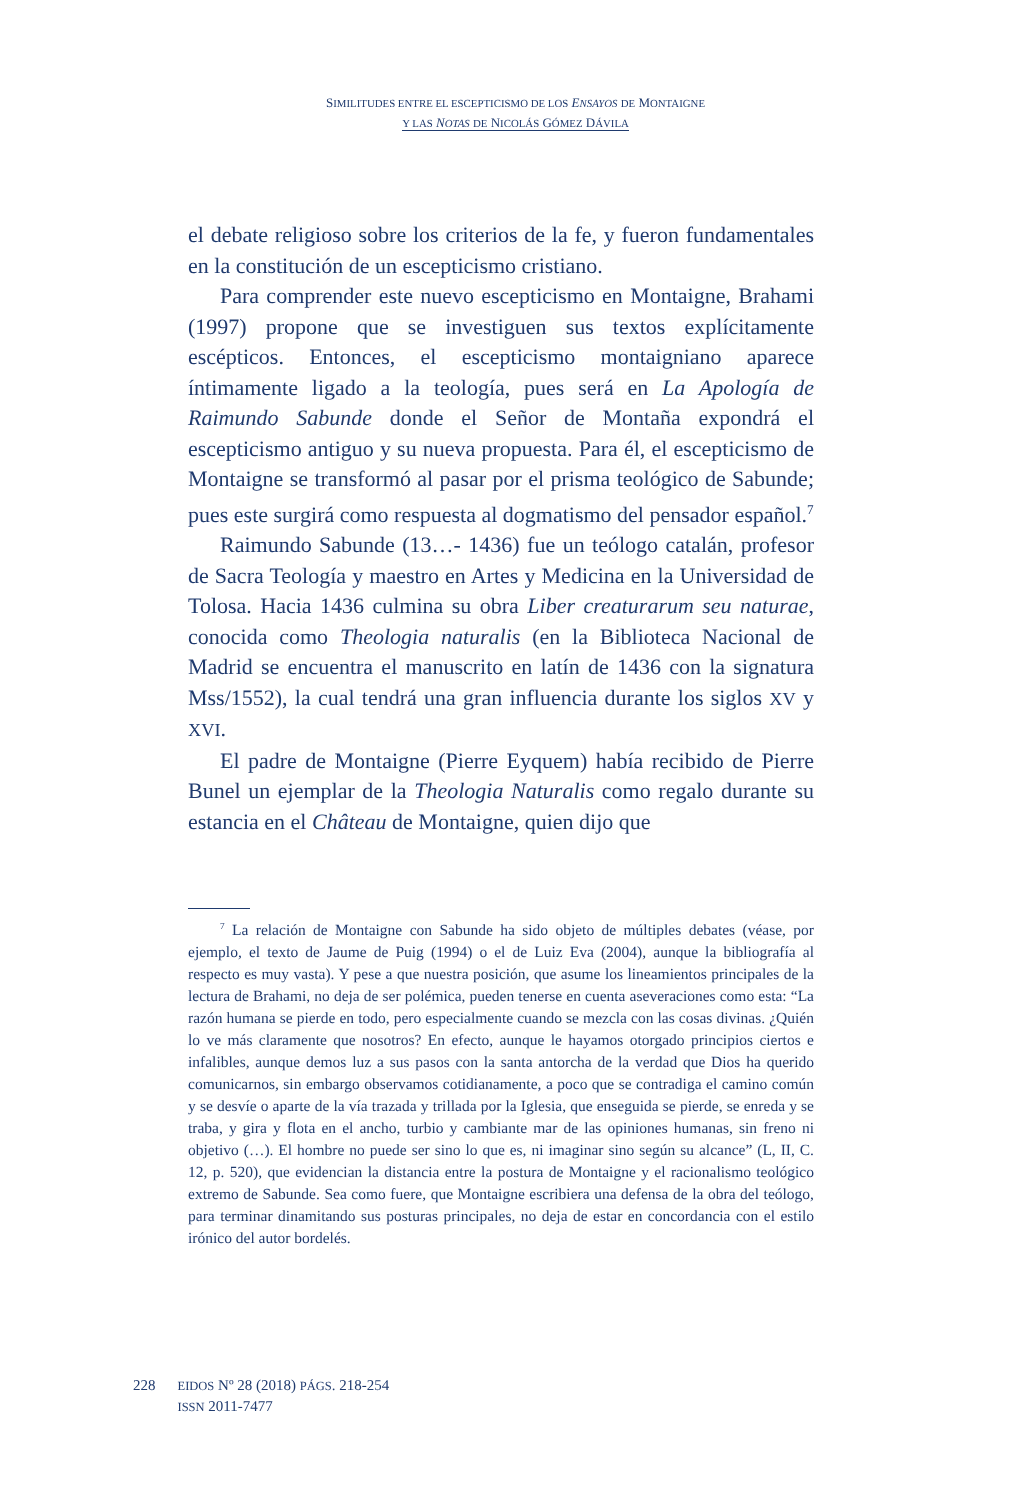SIMILITUDES ENTRE EL ESCEPTICISMO DE LOS ENSAYOS DE MONTAIGNE
Y LAS NOTAS DE NICOLÁS GÓMEZ DÁVILA
el debate religioso sobre los criterios de la fe, y fueron fundamentales en la constitución de un escepticismo cristiano.
Para comprender este nuevo escepticismo en Montaigne, Brahami (1997) propone que se investiguen sus textos explícitamente escépticos. Entonces, el escepticismo montaigniano aparece íntimamente ligado a la teología, pues será en La Apología de Raimundo Sabunde donde el Señor de Montaña expondrá el escepticismo antiguo y su nueva propuesta. Para él, el escepticismo de Montaigne se transformó al pasar por el prisma teológico de Sabunde; pues este surgirá como respuesta al dogmatismo del pensador español.<sup>7</sup>
Raimundo Sabunde (13…- 1436) fue un teólogo catalán, profesor de Sacra Teología y maestro en Artes y Medicina en la Universidad de Tolosa. Hacia 1436 culmina su obra Liber creaturarum seu naturae, conocida como Theologia naturalis (en la Biblioteca Nacional de Madrid se encuentra el manuscrito en latín de 1436 con la signatura Mss/1552), la cual tendrá una gran influencia durante los siglos XV y XVI.
El padre de Montaigne (Pierre Eyquem) había recibido de Pierre Bunel un ejemplar de la Theologia Naturalis como regalo durante su estancia en el Château de Montaigne, quien dijo que
<sup>7</sup> La relación de Montaigne con Sabunde ha sido objeto de múltiples debates (véase, por ejemplo, el texto de Jaume de Puig (1994) o el de Luiz Eva (2004), aunque la bibliografía al respecto es muy vasta). Y pese a que nuestra posición, que asume los lineamientos principales de la lectura de Brahami, no deja de ser polémica, pueden tenerse en cuenta aseveraciones como esta: “La razón humana se pierde en todo, pero especialmente cuando se mezcla con las cosas divinas. ¿Quién lo ve más claramente que nosotros? En efecto, aunque le hayamos otorgado principios ciertos e infalibles, aunque demos luz a sus pasos con la santa antorcha de la verdad que Dios ha querido comunicarnos, sin embargo observamos cotidianamente, a poco que se contradiga el camino común y se desvíe o aparte de la vía trazada y trillada por la Iglesia, que enseguida se pierde, se enreda y se traba, y gira y flota en el ancho, turbio y cambiante mar de las opiniones humanas, sin freno ni objetivo (…). El hombre no puede ser sino lo que es, ni imaginar sino según su alcance” (L, II, C. 12, p. 520), que evidencian la distancia entre la postura de Montaigne y el racionalismo teológico extremo de Sabunde. Sea como fuere, que Montaigne escribiera una defensa de la obra del teólogo, para terminar dinamitando sus posturas principales, no deja de estar en concordancia con el estilo irónico del autor bordelés.
228
EIDOS Nº 28 (2018) PÁGS. 218-254
ISSN 2011-7477